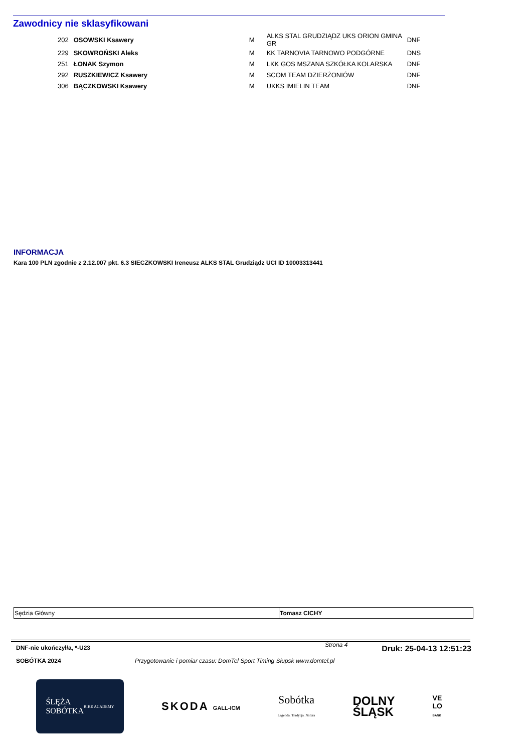Zawodnicy nie sklasyfikowani
| 202 | OSOWSKI Ksawery | M | ALKS STAL GRUDZIĄDZ UKS ORION GMINA GR | DNF |
| 229 | SKOWROŃSKI Aleks | M | KK TARNOVIA TARNOWO PODGÓRNE | DNS |
| 251 | ŁONAK Szymon | M | LKK GOS MSZANA SZKÓŁKA KOLARSKA | DNF |
| 292 | RUSZKIEWICZ Ksawery | M | SCOM TEAM DZIERŻONIÓW | DNF |
| 306 | BĄCZKOWSKI Ksawery | M | UKKS IMIELIN TEAM | DNF |
INFORMACJA
Kara 100 PLN zgodnie z 2.12.007 pkt. 6.3 SIECZKOWSKI Ireneusz ALKS STAL Grudziądz UCI ID 10003313441
| Sędzia Główny | Tomasz CICHY |
DNF-nie ukończył/a, *-U23 Strona 4 Druk: 25-04-13 12:51:23
SOBÓTKA 2024 Przygotowanie i pomiar czasu: DomTel Sport Timing Słupsk www.domtel.pl
ŚLĘŻA
SOBÓTKA
BIKE ACADEMY
SKODA GALL-ICM
Sobótka
Legenda. Tradycja. Natura
DOLNY
ŚLĄSK
VE
LO
BANK